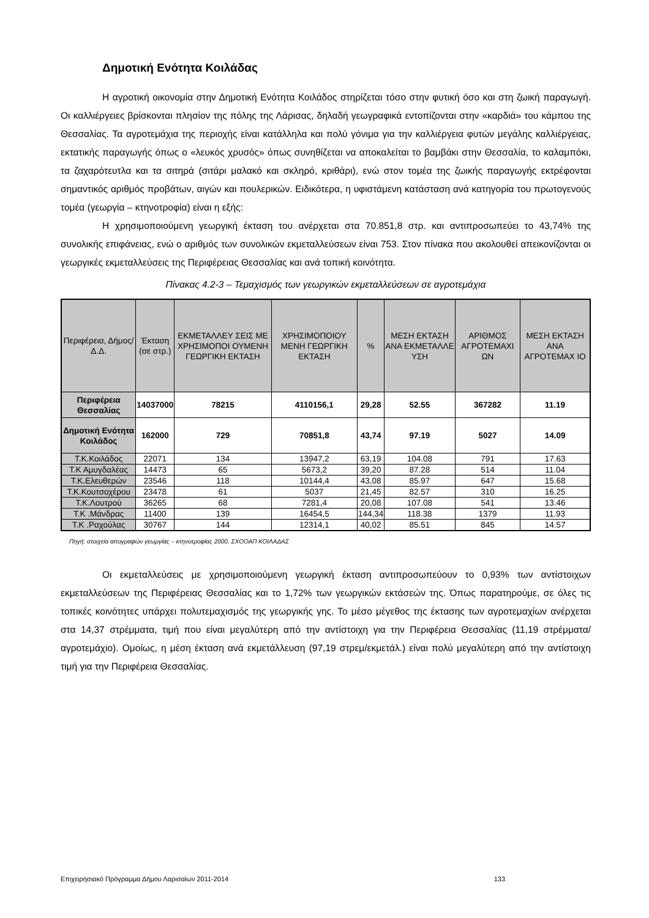Δημοτική Ενότητα Κοιλάδας
Η αγροτική οικονομία στην Δημοτική Ενότητα Κοιλάδος στηρίζεται τόσο στην φυτική όσο και στη ζωική παραγωγή. Οι καλλιέργειες βρίσκονται πλησίον της πόλης της Λάρισας, δηλαδή γεωγραφικά εντοπίζονται στην «καρδιά» του κάμπου της Θεσσαλίας. Τα αγροτεμάχια της περιοχής είναι κατάλληλα και πολύ γόνιμα για την καλλιέργεια φυτών μεγάλης καλλιέργειας, εκτατικής παραγωγής όπως ο «λευκός χρυσός» όπως συνηθίζεται να αποκαλείται το βαμβάκι στην Θεσσαλία, το καλαμπόκι, τα ζαχαρότευτλα και τα σιτηρά (σιτάρι μαλακό και σκληρό, κριθάρι), ενώ στον τομέα της ζωικής παραγωγής εκτρέφονται σημαντικός αριθμός προβάτων, αιγών και πουλερικών. Ειδικότερα, η υφιστάμενη κατάσταση ανά κατηγορία του πρωτογενούς τομέα (γεωργία – κτηνοτροφία) είναι η εξής:
Η χρησιμοποιούμενη γεωργική έκταση του ανέρχεται στα 70.851,8 στρ. και αντιπροσωπεύει το 43,74% της συνολικής επιφάνειας, ενώ ο αριθμός των συνολικών εκμεταλλεύσεων είναι 753. Στον πίνακα που ακολουθεί απεικονίζονται οι γεωργικές εκμεταλλεύσεις της Περιφέρειας Θεσσαλίας και ανά τοπική κοινότητα.
Πίνακας 4.2-3 – Τεμαχισμός των γεωργικών εκμεταλλεύσεων σε αγροτεμάχια
| Περιφέρεια, Δήμος/Δ.Δ. | Έκταση (σε στρ.) | ΕΚΜΕΤΑΛΛΕΥ ΣΕΙΣ ΜΕ ΧΡΗΣΙΜΟΠΟΙ ΟΥΜΕΝΗ ΓΕΩΡΓΙΚΗ ΕΚΤΑΣΗ | ΧΡΗΣΙΜΟΠΟΙΟΥ ΜΕΝΗ ΓΕΩΡΓΙΚΗ ΕΚΤΑΣΗ | % | ΜΕΣΗ ΕΚΤΑΣΗ ΑΝΑ ΕΚΜΕΤΑΛΛΕ ΥΣΗ | ΑΡΙΘΜΟΣ ΑΓΡΟΤΕΜΑΧΙ ΩΝ | ΜΕΣΗ ΕΚΤΑΣΗ ΑΝΑ ΑΓΡΟΤΕΜΑΧ ΙΟ |
| --- | --- | --- | --- | --- | --- | --- | --- |
| Περιφέρεια Θεσσαλίας | 14037000 | 78215 | 4110156,1 | 29,28 | 52.55 | 367282 | 11.19 |
| Δημοτική Ενότητα Κοιλάδος | 162000 | 729 | 70851,8 | 43,74 | 97.19 | 5027 | 14.09 |
| Τ.Κ.Κοιλάδος | 22071 | 134 | 13947,2 | 63,19 | 104.08 | 791 | 17.63 |
| Τ.Κ Αμυγδαλέας | 14473 | 65 | 5673,2 | 39,20 | 87.28 | 514 | 11.04 |
| Τ.Κ.Ελευθερών | 23546 | 118 | 10144,4 | 43,08 | 85.97 | 647 | 15.68 |
| Τ.Κ.Κουτσοχέρου | 23478 | 61 | 5037 | 21,45 | 82.57 | 310 | 16.25 |
| Τ.Κ.Λουτρού | 36265 | 68 | 7281,4 | 20,08 | 107.08 | 541 | 13.46 |
| Τ.Κ .Μάνδρας | 11400 | 139 | 16454,5 | 144,34 | 118.38 | 1379 | 11.93 |
| Τ.Κ .Ραχούλας | 30767 | 144 | 12314,1 | 40,02 | 85.51 | 845 | 14.57 |
Πηγή: στοιχεία απογραφών γεωργίας – κτηνοτροφίας 2000, ΣΧΟΟΑΠ ΚΟΙΛΑΔΑΣ
Οι εκμεταλλεύσεις με χρησιμοποιούμενη γεωργική έκταση αντιπροσωπεύουν το 0,93% των αντίστοιχων εκμεταλλεύσεων της Περιφέρειας Θεσσαλίας και το 1,72% των γεωργικών εκτάσεών της. Όπως παρατηρούμε, σε όλες τις τοπικές κοινότητες υπάρχει πολυτεμαχισμός της γεωργικής γης. Το μέσο μέγεθος της έκτασης των αγροτεμαχίων ανέρχεται στα 14,37 στρέμματα, τιμή που είναι μεγαλύτερη από την αντίστοιχη για την Περιφέρεια Θεσσαλίας (11,19 στρέμματα/αγροτεμάχιο). Ομοίως, η μέση έκταση ανά εκμετάλλευση (97,19 στρεμ/εκμετάλ.) είναι πολύ μεγαλύτερη από την αντίστοιχη τιμή για την Περιφέρεια Θεσσαλίας.
Επιχειρησιακό Πρόγραμμα Δήμου Λαρισαίων 2011-2014 133